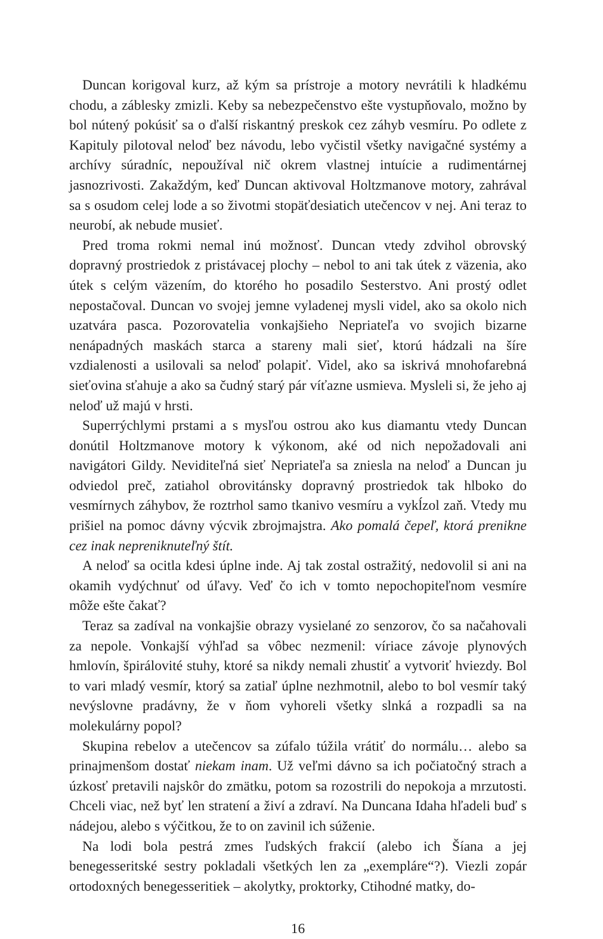Duncan korigoval kurz, až kým sa prístroje a motory nevrátili k hladkému chodu, a záblesky zmizli. Keby sa nebezpečenstvo ešte vystupňovalo, možno by bol nútený pokúsiť sa o ďalší riskantný preskok cez záhyb vesmíru. Po odlete z Kapituly pilotoval neloď bez návodu, lebo vyčistil všetky navigačné systémy a archívy súradníc, nepoužíval nič okrem vlastnej intuície a rudimentárnej jasnozrivosti. Zakaždým, keď Duncan aktivoval Holtzmanove motory, zahrával sa s osudom celej lode a so životmi stopäťdesiatich utečencov v nej. Ani teraz to neurobí, ak nebude musieť.
Pred troma rokmi nemal inú možnosť. Duncan vtedy zdvihol obrovský dopravný prostriedok z pristávacej plochy – nebol to ani tak útek z väzenia, ako útek s celým väzením, do ktorého ho posadilo Sesterstvo. Ani prostý odlet nepostačoval. Duncan vo svojej jemne vyladenej mysli videl, ako sa okolo nich uzatvára pasca. Pozorovatelia vonkajšieho Nepriateľa vo svojich bizarne nenápadných maskách starca a stareny mali sieť, ktorú hádzali na šíre vzdialenosti a usilovali sa neloď polapiť. Videl, ako sa iskrivá mnohofarebná sieťovina sťahuje a ako sa čudný starý pár víťazne usmieva. Mysleli si, že jeho aj neloď už majú v hrsti.
Superrýchlymi prstami a s mysľou ostrou ako kus diamantu vtedy Duncan donútil Holtzmanove motory k výkonom, aké od nich nepožadovali ani navigátori Gildy. Neviditeľná sieť Nepriateľa sa zniesla na neloď a Duncan ju odviedol preč, zatiahol obrovitánsky dopravný prostriedok tak hlboko do vesmírnych záhybov, že roztrhol samo tkanivo vesmíru a vykĺzol zaň. Vtedy mu prišiel na pomoc dávny výcvik zbrojmajstra. Ako pomalá čepeľ, ktorá prenikne cez inak nepreniknuteľný štít.
A neloď sa ocitla kdesi úplne inde. Aj tak zostal ostražitý, nedovolil si ani na okamih vydýchnuť od úľavy. Veď čo ich v tomto nepochopiteľnom vesmíre môže ešte čakať?
Teraz sa zadíval na vonkajšie obrazy vysielané zo senzorov, čo sa načahovali za nepole. Vonkajší výhľad sa vôbec nezmenil: víriace závoje plynových hmlovín, špirálovité stuhy, ktoré sa nikdy nemali zhustiť a vytvoriť hviezdy. Bol to vari mladý vesmír, ktorý sa zatiaľ úplne nezhmotnil, alebo to bol vesmír taký nevýslovne pradávny, že v ňom vyhoreli všetky slnká a rozpadli sa na molekulárny popol?
Skupina rebelov a utečencov sa zúfalo túžila vrátiť do normálu… alebo sa prinajmenšom dostať niekam inam. Už veľmi dávno sa ich počiatočný strach a úzkosť pretavili najskôr do zmätku, potom sa rozostrili do nepokoja a mrzutosti. Chceli viac, než byť len stratení a živí a zdraví. Na Duncana Idaha hľadeli buď s nádejou, alebo s výčitkou, že to on zavinil ich súženie.
Na lodi bola pestrá zmes ľudských frakcií (alebo ich Šíana a jej benegesseritské sestry pokladali všetkých len za „exempláre“?). Viezli zopár ortodoxných benegesseritiek – akolytky, proktorky, Ctihodné matky, do-
16